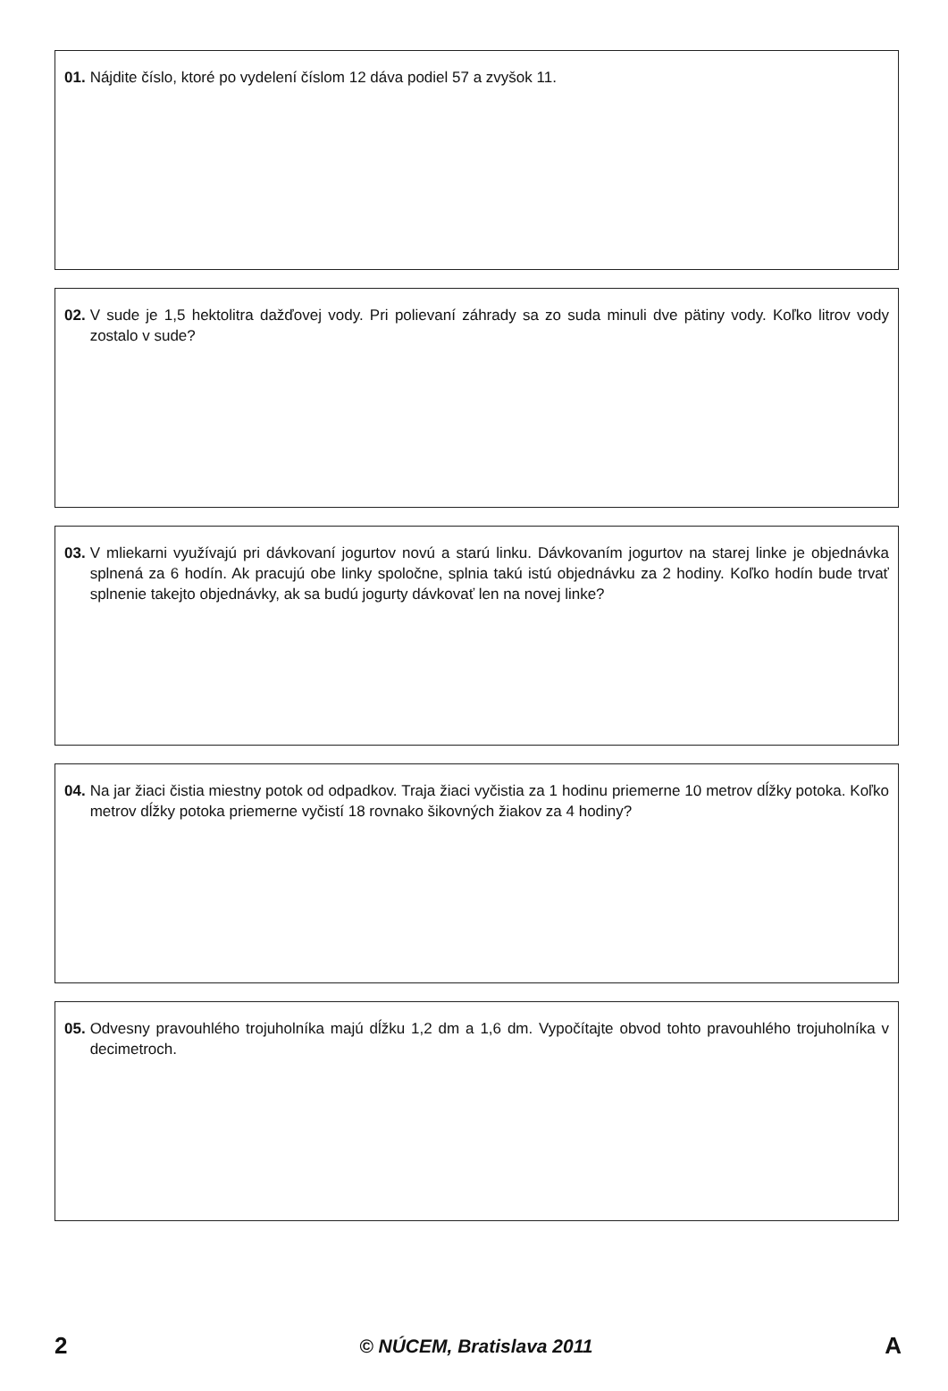01. Nájdite číslo, ktoré po vydelení číslom 12 dáva podiel 57 a zvyšok 11.
02. V sude je 1,5 hektolitra dažďovej vody. Pri polievaní záhrady sa zo suda minuli dve pätiny vody. Koľko litrov vody zostalo v sude?
03. V mliekarni využívajú pri dávkovaní jogurtov novú a starú linku. Dávkovaním jogurtov na starej linke je objednávka splnená za 6 hodín. Ak pracujú obe linky spoločne, splnia takú istú objednávku za 2 hodiny. Koľko hodín bude trvať splnenie takejto objednávky, ak sa budú jogurty dávkovať len na novej linke?
04. Na jar žiaci čistia miestny potok od odpadkov. Traja žiaci vyčistia za 1 hodinu priemerne 10 metrov dĺžky potoka. Koľko metrov dĺžky potoka priemerne vyčistí 18 rovnako šikovných žiakov za 4 hodiny?
05. Odvesny pravouhlého trojuholníka majú dĺžku 1,2 dm a 1,6 dm. Vypočítajte obvod tohto pravouhlého trojuholníka v decimetroch.
2 © NÚCEM, Bratislava 2011 A